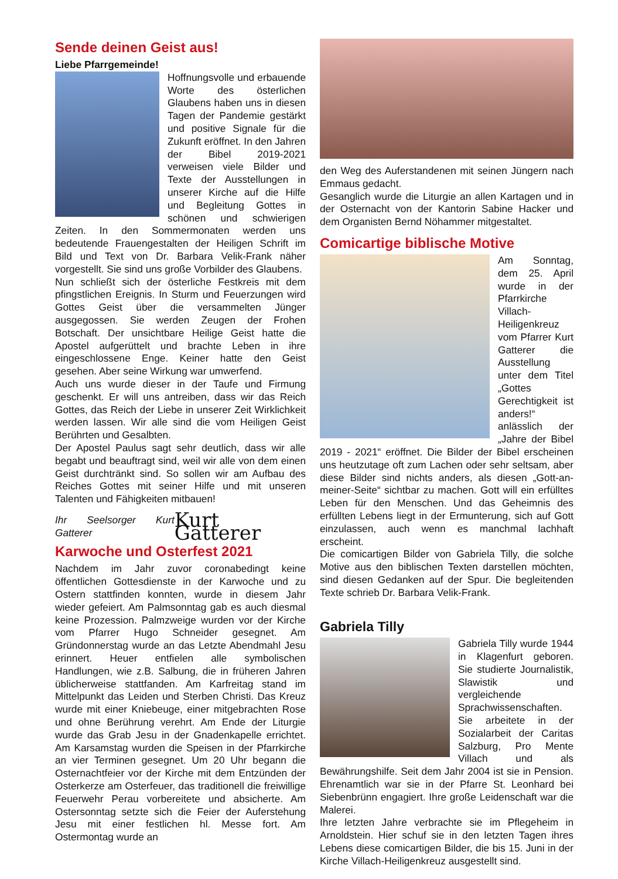Sende deinen Geist aus!
Liebe Pfarrgemeinde!
Hoffnungsvolle und erbauende Worte des österlichen Glaubens haben uns in diesen Tagen der Pandemie gestärkt und positive Signale für die Zukunft eröffnet. In den Jahren der Bibel 2019-2021 verweisen viele Bilder und Texte der Ausstellungen in unserer Kirche auf die Hilfe und Begleitung Gottes in schönen und schwierigen Zeiten. In den Sommermonaten werden uns bedeutende Frauengestalten der Heiligen Schrift im Bild und Text von Dr. Barbara Velik-Frank näher vorgestellt. Sie sind uns große Vorbilder des Glaubens.
Nun schließt sich der österliche Festkreis mit dem pfingstlichen Ereignis. In Sturm und Feuerzungen wird Gottes Geist über die versammelten Jünger ausgegossen. Sie werden Zeugen der Frohen Botschaft. Der unsichtbare Heilige Geist hatte die Apostel aufgerüttelt und brachte Leben in ihre eingeschlossene Enge. Keiner hatte den Geist gesehen. Aber seine Wirkung war umwerfend.
Auch uns wurde dieser in der Taufe und Firmung geschenkt. Er will uns antreiben, dass wir das Reich Gottes, das Reich der Liebe in unserer Zeit Wirklichkeit werden lassen. Wir alle sind die vom Heiligen Geist Berührten und Gesalbten.
Der Apostel Paulus sagt sehr deutlich, dass wir alle begabt und beauftragt sind, weil wir alle von dem einen Geist durchtränkt sind. So sollen wir am Aufbau des Reiches Gottes mit seiner Hilfe und mit unseren Talenten und Fähigkeiten mitbauen!
Ihr Seelsorger Kurt Gatterer Kurt Gatterer
Karwoche und Osterfest 2021
Nachdem im Jahr zuvor coronabedingt keine öffentlichen Gottesdienste in der Karwoche und zu Ostern stattfinden konnten, wurde in diesem Jahr wieder gefeiert. Am Palmsonntag gab es auch diesmal keine Prozession. Palmzweige wurden vor der Kirche vom Pfarrer Hugo Schneider gesegnet. Am Gründonnerstag wurde an das Letzte Abendmahl Jesu erinnert. Heuer entfielen alle symbolischen Handlungen, wie z.B. Salbung, die in früheren Jahren üblicherweise stattfanden. Am Karfreitag stand im Mittelpunkt das Leiden und Sterben Christi. Das Kreuz wurde mit einer Kniebeuge, einer mitgebrachten Rose und ohne Berührung verehrt. Am Ende der Liturgie wurde das Grab Jesu in der Gnadenkapelle errichtet. Am Karsamstag wurden die Speisen in der Pfarrkirche an vier Terminen gesegnet. Um 20 Uhr begann die Osternachtfeier vor der Kirche mit dem Entzünden der Osterkerze am Osterfeuer, das traditionell die freiwillige Feuerwehr Perau vorbereitete und absicherte. Am Ostersonntag setzte sich die Feier der Auferstehung Jesu mit einer festlichen hl. Messe fort. Am Ostermontag wurde an
den Weg des Auferstandenen mit seinen Jüngern nach Emmaus gedacht.
Gesanglich wurde die Liturgie an allen Kartagen und in der Osternacht von der Kantorin Sabine Hacker und dem Organisten Bernd Nöhammer mitgestaltet.
Comicartige biblische Motive
Am Sonntag, dem 25. April wurde in der Pfarrkirche Villach-Heiligenkreuz vom Pfarrer Kurt Gatterer die Ausstellung unter dem Titel „Gottes Gerechtigkeit ist anders!“ anlässlich der „Jahre der Bibel 2019 - 2021“ eröffnet. Die Bilder der Bibel erscheinen uns heutzutage oft zum Lachen oder sehr seltsam, aber diese Bilder sind nichts anders, als diesen „Gott-an-meiner-Seite“ sichtbar zu machen. Gott will ein erfülltes Leben für den Menschen. Und das Geheimnis des erfüllten Lebens liegt in der Ermunterung, sich auf Gott einzulassen, auch wenn es manchmal lachhaft erscheint.
Die comicartigen Bilder von Gabriela Tilly, die solche Motive aus den biblischen Texten darstellen möchten, sind diesen Gedanken auf der Spur. Die begleitenden Texte schrieb Dr. Barbara Velik-Frank.
Gabriela Tilly
Gabriela Tilly wurde 1944 in Klagenfurt geboren. Sie studierte Journalistik, Slawistik und vergleichende Sprachwissenschaften. Sie arbeitete in der Sozialarbeit der Caritas Salzburg, Pro Mente Villach und als Bewährungshilfe. Seit dem Jahr 2004 ist sie in Pension. Ehrenamtlich war sie in der Pfarre St. Leonhard bei Siebenbrünn engagiert. Ihre große Leidenschaft war die Malerei.
Ihre letzten Jahre verbrachte sie im Pflegeheim in Arnoldstein. Hier schuf sie in den letzten Tagen ihres Lebens diese comicartigen Bilder, die bis 15. Juni in der Kirche Villach-Heiligenkreuz ausgestellt sind.